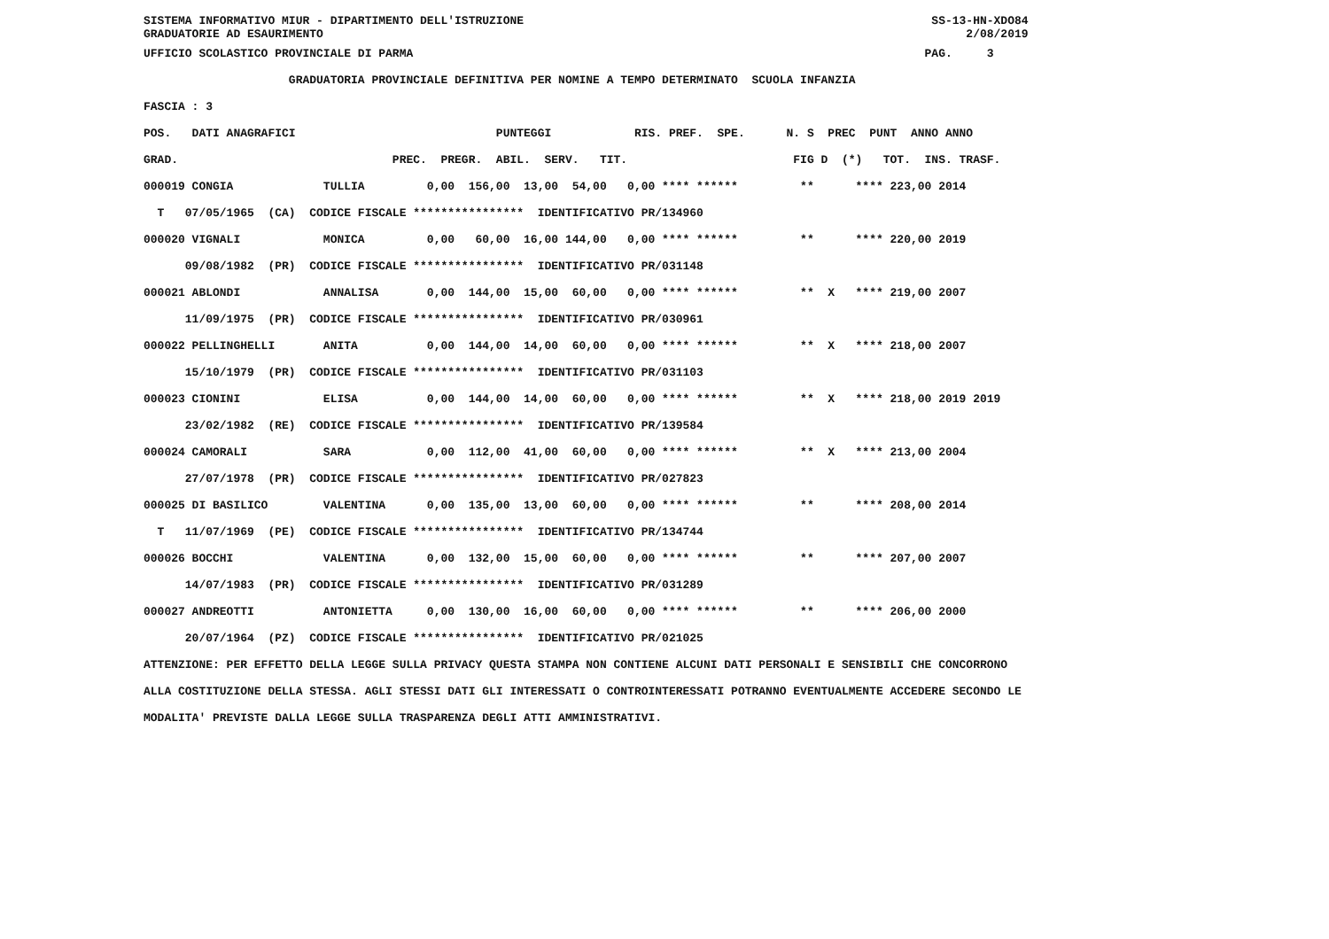SISTEMA INFORMATIVO MIUR - DIPARTIMENTO DELL'ISTRUZIONE SS-13-HN-XDO84 GRADUATORIE AD ESAURIMENTO 2/08/2019
UFFICIO SCOLASTICO PROVINCIALE DI PARMA PAG. 3
GRADUATORIA PROVINCIALE DEFINITIVA PER NOMINE A TEMPO DETERMINATO SCUOLA INFANZIA
FASCIA : 3
| POS. DATI ANAGRAFICI PUNTEGGI RIS. PREF. SPE. N. S PREC PUNT ANNO ANNO GRAD. PREC. PREGR. ABIL. SERV. TIT. FIG D (*) TOT. INS. TRASF. 000019 CONGIA TULLIA 0,00 156,00 13,00 54,00 0,00 **** ****** ** **** 223,00 2014 T 07/05/1965 (CA) CODICE FISCALE **************** IDENTIFICATIVO PR/134960 000020 VIGNALI MONICA 0,00 60,00 16,00 144,00 0,00 **** ****** ** **** 220,00 2019 09/08/1982 (PR) CODICE FISCALE **************** IDENTIFICATIVO PR/031148 000021 ABLONDI ANNALISA 0,00 144,00 15,00 60,00 0,00 **** ****** ** X **** 219,00 2007 11/09/1975 (PR) CODICE FISCALE **************** IDENTIFICATIVO PR/030961 000022 PELLINGHELLI ANITA 0,00 144,00 14,00 60,00 0,00 **** ****** ** X **** 218,00 2007 15/10/1979 (PR) CODICE FISCALE **************** IDENTIFICATIVO PR/031103 000023 CIONINI ELISA 0,00 144,00 14,00 60,00 0,00 **** ****** ** X **** 218,00 2019 2019 23/02/1982 (RE) CODICE FISCALE **************** IDENTIFICATIVO PR/139584 000024 CAMORALI SARA 0,00 112,00 41,00 60,00 0,00 **** ****** ** X **** 213,00 2004 27/07/1978 (PR) CODICE FISCALE **************** IDENTIFICATIVO PR/027823 000025 DI BASILICO VALENTINA 0,00 135,00 13,00 60,00 0,00 **** ****** ** **** 208,00 2014 T 11/07/1969 (PE) CODICE FISCALE **************** IDENTIFICATIVO PR/134744 000026 BOCCHI VALENTINA 0,00 132,00 15,00 60,00 0,00 **** ****** ** **** 207,00 2007 14/07/1983 (PR) CODICE FISCALE **************** IDENTIFICATIVO PR/031289 000027 ANDREOTTI ANTONIETTA 0,00 130,00 16,00 60,00 0,00 **** ****** ** **** 206,00 2000 20/07/1964 (PZ) CODICE FISCALE **************** IDENTIFICATIVO PR/021025 |
ATTENZIONE: PER EFFETTO DELLA LEGGE SULLA PRIVACY QUESTA STAMPA NON CONTIENE ALCUNI DATI PERSONALI E SENSIBILI CHE CONCORRONO
ALLA COSTITUZIONE DELLA STESSA. AGLI STESSI DATI GLI INTERESSATI O CONTROINTERESSATI POTRANNO EVENTUALMENTE ACCEDERE SECONDO LE
MODALITA' PREVISTE DALLA LEGGE SULLA TRASPARENZA DEGLI ATTI AMMINISTRATIVI.